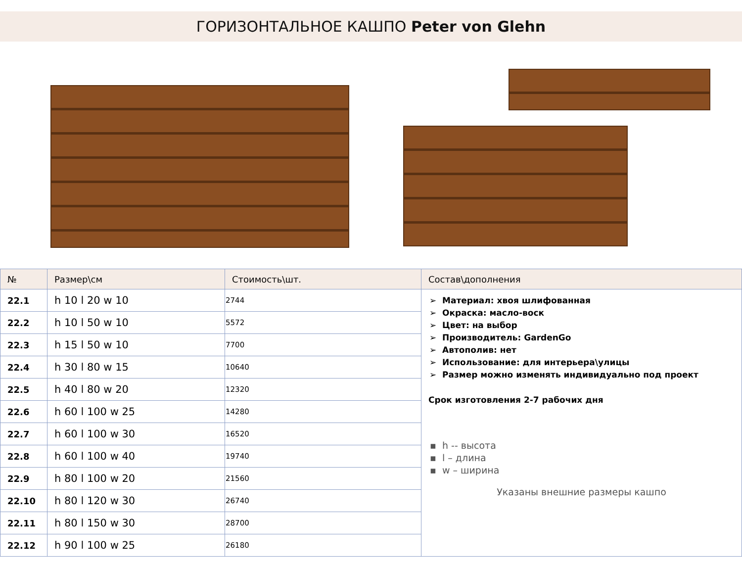ГОРИЗОНТАЛЬНОЕ КАШПО Peter von Glehn
| № | Размер\см | Стоимость\шт. | Состав\дополнения |
| --- | --- | --- | --- |
| 22.1 | h 10 l 20 w 10 | 2744 | Материал: хвоя шлифованная Окраска: масло-воск Цвет: на выбор Производитель: GardenGo Автополив: нет Использование: для интерьера\улицы Размер можно изменять индивидуально под проект Срок изготовления 2-7 рабочих дня h -- высота l – длина w – ширина Указаны внешние размеры кашпо |
| 22.2 | h 10 l 50 w 10 | 5572 | |
| 22.3 | h 15 l 50 w 10 | 7700 | |
| 22.4 | h 30 l 80 w 15 | 10640 | |
| 22.5 | h 40 l 80 w 20 | 12320 | |
| 22.6 | h 60 l 100 w 25 | 14280 | |
| 22.7 | h 60 l 100 w 30 | 16520 | |
| 22.8 | h 60 l 100 w 40 | 19740 | |
| 22.9 | h 80 l 100 w 20 | 21560 | |
| 22.10 | h 80 l 120 w 30 | 26740 | |
| 22.11 | h 80 l 150 w 30 | 28700 | |
| 22.12 | h 90 l 100 w 25 | 26180 | |